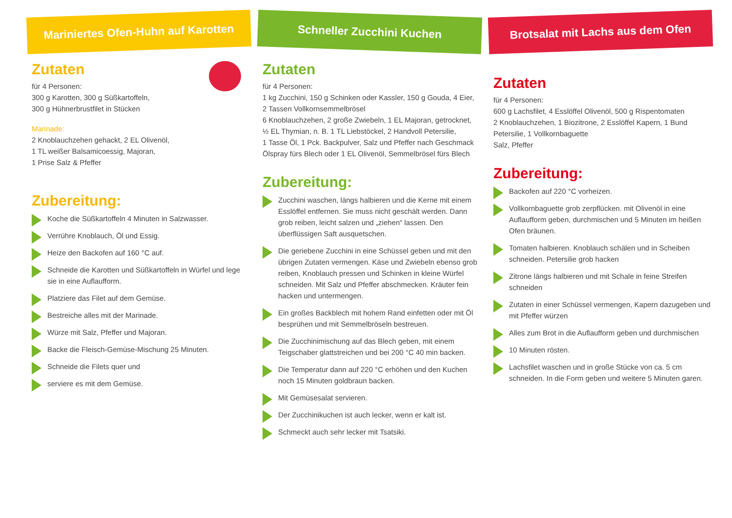Mariniertes Ofen-Huhn auf Karotten
Zutaten
für 4 Personen:
300 g Karotten, 300 g Süßkartoffeln,
300 g Hühnerbrustfilet in Stücken
Marinade:
2 Knoblauchzehen gehackt, 2 EL Olivenöl,
1 TL weißer Balsamicoessig, Majoran,
1 Prise Salz & Pfeffer
Zubereitung:
Koche die Süßkartoffeln 4 Minuten in Salzwasser.
Verrühre Knoblauch, Öl und Essig.
Heize den Backofen auf 160 °C auf.
Schneide die Karotten und Süßkartoffeln in Würfel und lege sie in eine Auflaufform.
Platziere das Filet auf dem Gemüse.
Bestreiche alles mit der Marinade.
Würze mit Salz, Pfeffer und Majoran.
Backe die Fleisch-Gemüse-Mischung 25 Minuten.
Schneide die Filets quer und
serviere es mit dem Gemüse.
Schneller Zucchini Kuchen
Zutaten
für 4 Personen:
1 kg Zucchini, 150 g Schinken oder Kassler, 150 g Gouda, 4 Eier,
2 Tassen Vollkornsemmelbrösel
6 Knoblauchzehen, 2 große Zwiebeln, 1 EL Majoran, getrocknet,
½ EL Thymian, n. B. 1 TL Liebstöckel, 2 Handvoll Petersilie,
1 Tasse Öl, 1 Pck. Backpulver, Salz und Pfeffer nach Geschmack
Ölspray fürs Blech oder 1 EL Olivenöl, Semmelbrösel fürs Blech
Zubereitung:
Zucchini waschen, längs halbieren und die Kerne mit einem Esslöffel entfernen. Sie muss nicht geschält werden. Dann grob reiben, leicht salzen und „ziehen“ lassen. Den überflüssigen Saft ausquetschen.
Die geriebene Zucchini in eine Schüssel geben und mit den übrigen Zutaten vermengen. Käse und Zwiebeln ebenso grob reiben, Knoblauch pressen und Schinken in kleine Würfel schneiden. Mit Salz und Pfeffer abschmecken. Kräuter fein hacken und untermengen.
Ein großes Backblech mit hohem Rand einfetten oder mit Öl besprühen und mit Semmelbröseln bestreuen.
Die Zucchinimischung auf das Blech geben, mit einem Teigschaber glattstreichen und bei 200 °C 40 min backen.
Die Temperatur dann auf 220 °C erhöhen und den Kuchen noch 15 Minuten goldbraun backen.
Mit Gemüsesalat servieren.
Der Zucchinikuchen ist auch lecker, wenn er kalt ist.
Schmeckt auch sehr lecker mit Tsatsiki.
Brotsalat mit Lachs aus dem Ofen
Zutaten
für 4 Personen:
600 g Lachsfilet, 4 Esslöffel Olivenöl, 500 g Rispentomaten
2 Knoblauchzehen, 1 Biozitrone, 2 Esslöffel Kapern, 1 Bund Petersilie, 1 Vollkornbaguette
Salz, Pfeffer
Zubereitung:
Backofen auf 220 °C vorheizen.
Vollkornbaguette grob zerpflücken. mit Olivenöl in eine Auflaufform geben, durchmischen und 5 Minuten im heißen Ofen bräunen.
Tomaten halbieren. Knoblauch schälen und in Scheiben schneiden. Petersilie grob hacken
Zitrone längs halbieren und mit Schale in feine Streifen schneiden
Zutaten in einer Schüssel vermengen, Kapern dazugeben und mit Pfeffer würzen
Alles zum Brot in die Auflaufform geben und durchmischen
10 Minuten rösten.
Lachsfilet waschen und in große Stücke von ca. 5 cm schneiden. In die Form geben und weitere 5 Minuten garen.